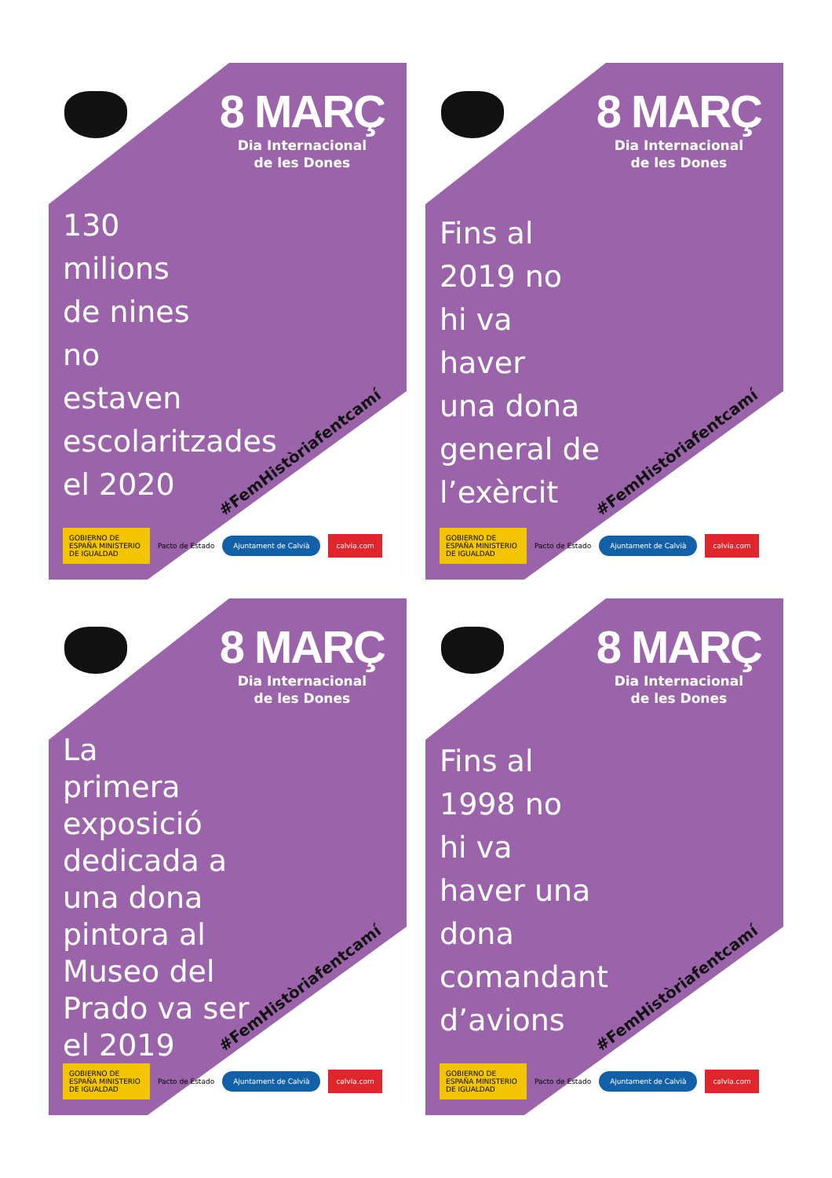8 MARÇ
Dia Internacional
de les Dones
130
milions
de nines
no
estaven
escolaritzades
el 2020
#FemHistòriafentcamí
GOBIERNO DE ESPAÑA MINISTERIO DE IGUALDAD Pacto de Estado Ajuntament de Calvià calvia.com
8 MARÇ
Dia Internacional
de les Dones
Fins al
2019 no
hi va
haver
una dona
general de
l’exèrcit
#FemHistòriafentcamí
GOBIERNO DE ESPAÑA MINISTERIO DE IGUALDAD Pacto de Estado Ajuntament de Calvià calvia.com
8 MARÇ
Dia Internacional
de les Dones
La
primera
exposició
dedicada a
una dona
pintora al
Museo del
Prado va ser
el 2019
#FemHistòriafentcamí
GOBIERNO DE ESPAÑA MINISTERIO DE IGUALDAD Pacto de Estado Ajuntament de Calvià calvia.com
8 MARÇ
Dia Internacional
de les Dones
Fins al
1998 no
hi va
haver una
dona
comandant
d’avions
#FemHistòriafentcamí
GOBIERNO DE ESPAÑA MINISTERIO DE IGUALDAD Pacto de Estado Ajuntament de Calvià calvia.com